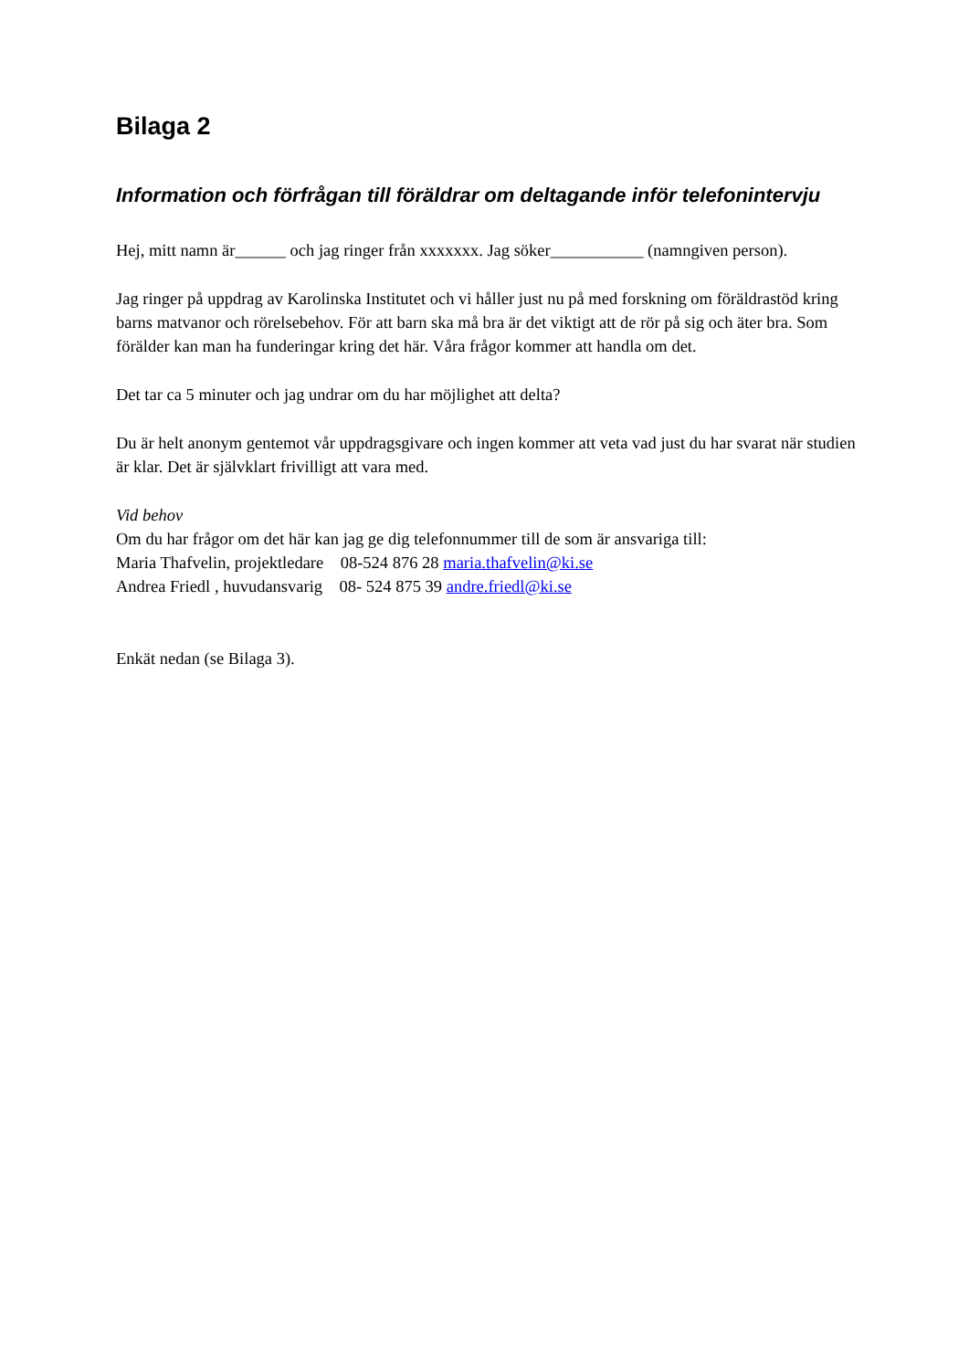Bilaga 2
Information och förfrågan till föräldrar om deltagande inför telefonintervju
Hej, mitt namn är______ och jag ringer från xxxxxxx. Jag söker___________ (namngiven person).
Jag ringer på uppdrag av Karolinska Institutet och vi håller just nu på med forskning om föräldrastöd kring barns matvanor och rörelsebehov. För att barn ska må bra är det viktigt att de rör på sig och äter bra. Som förälder kan man ha funderingar kring det här. Våra frågor kommer att handla om det.
Det tar ca 5 minuter och jag undrar om du har möjlighet att delta?
Du är helt anonym gentemot vår uppdragsgivare och ingen kommer att veta vad just du har svarat när studien är klar. Det är självklart frivilligt att vara med.
Vid behov
Om du har frågor om det här kan jag ge dig telefonnummer till de som är ansvariga till:
Maria Thafvelin, projektledare 08-524 876 28 maria.thafvelin@ki.se
Andrea Friedl , huvudansvarig 08- 524 875 39 andre.friedl@ki.se
Enkät nedan (se Bilaga 3).